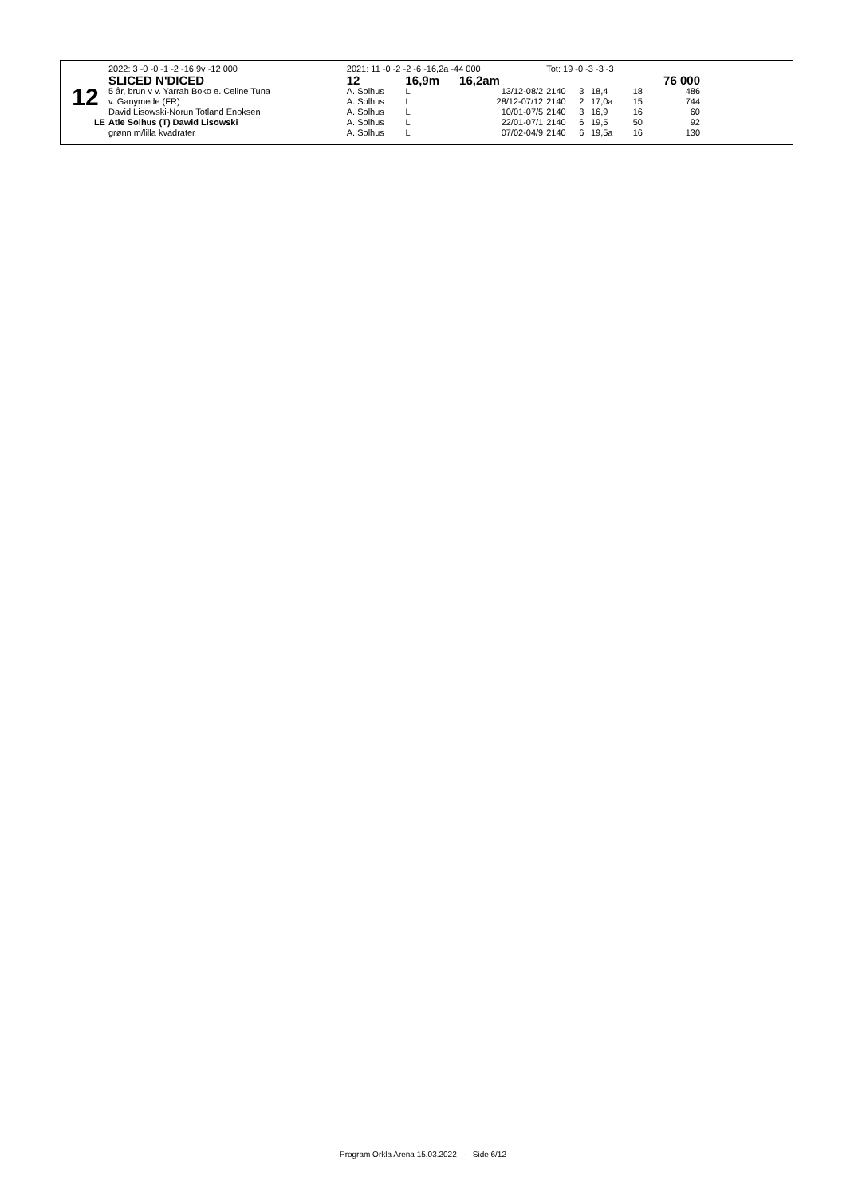| | 2022: 3 -0 -0 -1 -2 -16,9v -12 000 | 2021: 11 -0 -2 -2 -6 -16,2a -44 000 | | | Tot: 19 -0 -3 -3 -3 | | | | |
| | SLICED N'DICED | 12 | 16,9m 16,2am | | | | | | 76 000 |
| 12 | 5 år, brun v v. Yarrah Boko e. Celine Tuna | A. Solhus | L | 13/12-08/2 | 2140 | 3 | 18,4 | 18 | 486 |
| | v. Ganymede (FR) | A. Solhus | L | 28/12-07/12 | 2140 | 2 | 17,0a | 15 | 744 |
| | David Lisowski-Norun Totland Enoksen | A. Solhus | L | 10/01-07/5 | 2140 | 3 | 16,9 | 16 | 60 |
| LE | Atle Solhus (T) Dawid Lisowski | A. Solhus | L | 22/01-07/1 | 2140 | 6 | 19,5 | 50 | 92 |
| | grønn m/lilla kvadrater | A. Solhus | L | 07/02-04/9 | 2140 | 6 | 19,5a | 16 | 130 |
Program Orkla Arena 15.03.2022 - Side 6/12